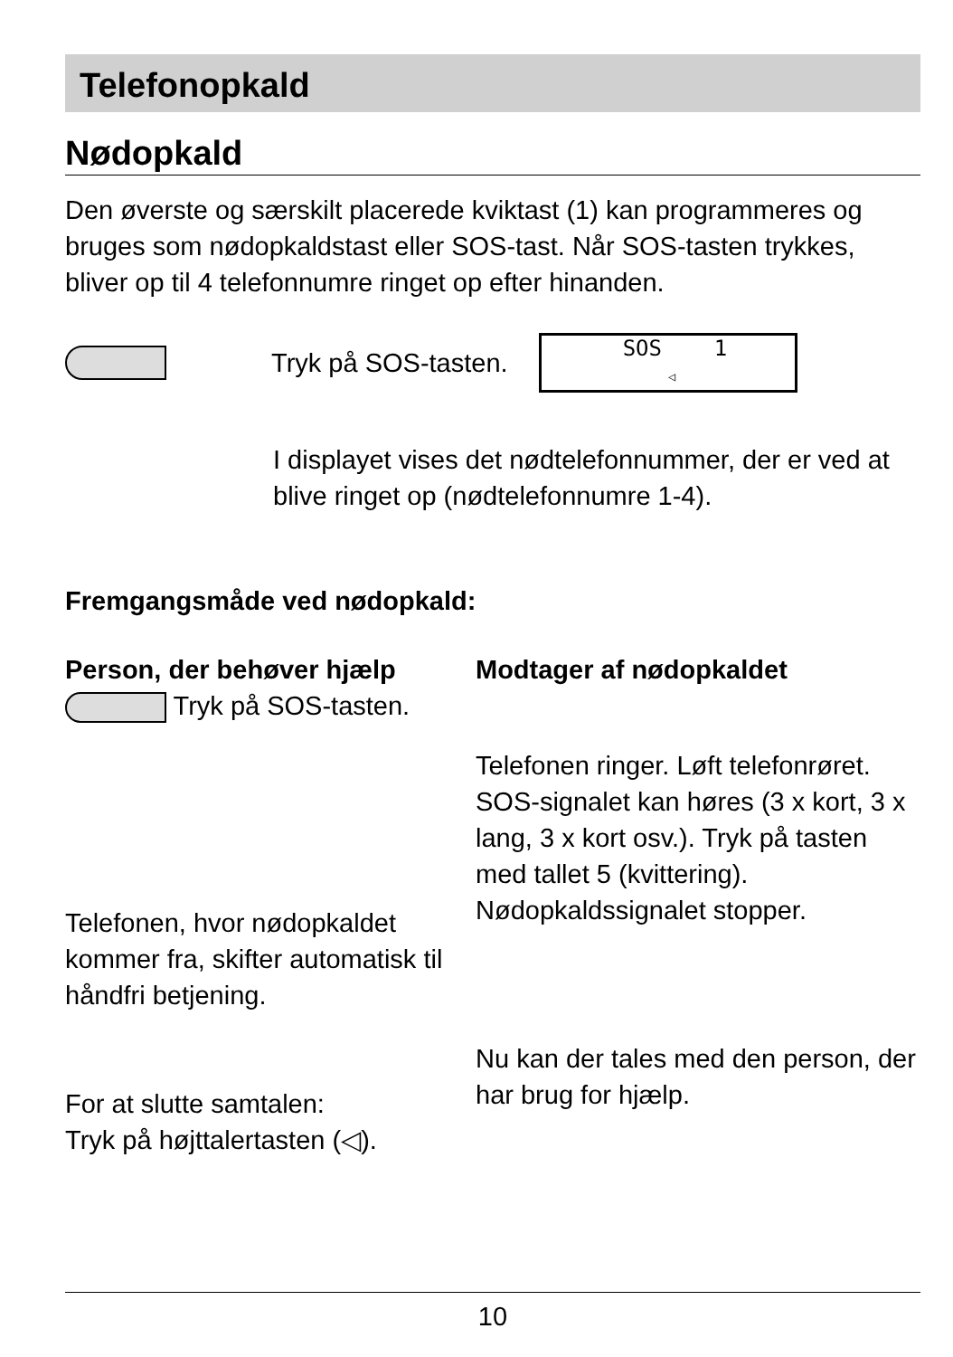Telefonopkald
Nødopkald
Den øverste og særskilt placerede kviktast (1) kan programmeres og bruges som nødopkaldstast eller SOS-tast. Når SOS-tasten trykkes, bliver op til 4 telefonnumre ringet op efter hinanden.
Tryk på SOS-tasten.
SOS 1
◁
I displayet vises det nødtelefonnummer, der er ved at blive ringet op (nødtelefonnumre 1-4).
Fremgangsmåde ved nødopkald:
Person, der behøver hjælp
Tryk på SOS-tasten.
Telefonen, hvor nødopkaldet kommer fra, skifter automatisk til håndfri betjening.
For at slutte samtalen:
Tryk på højttalertasten (◁).
Modtager af nødopkaldet
Telefonen ringer. Løft telefonrøret. SOS-signalet kan høres (3 x kort, 3 x lang, 3 x kort osv.). Tryk på tasten med tallet 5 (kvittering). Nødopkaldssignalet stopper.
Nu kan der tales med den person, der har brug for hjælp.
10